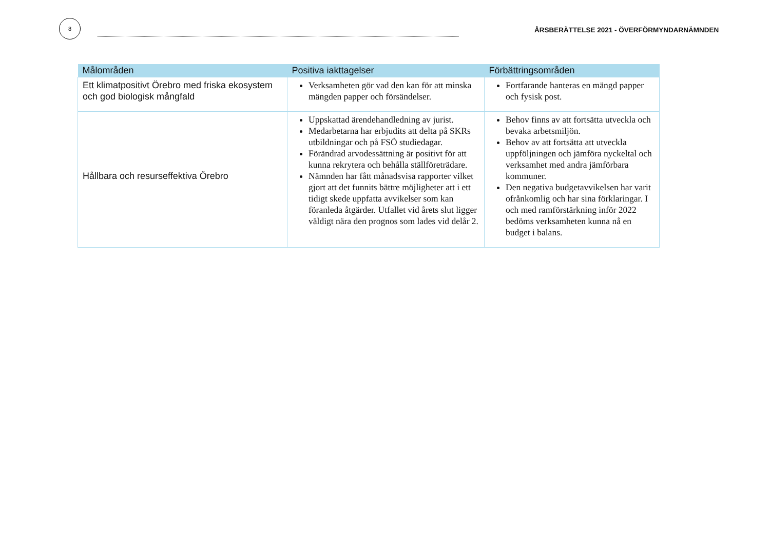8
ÅRSBERÄTTELSE 2021 - ÖVERFÖRMYNDARNÄMNDEN
| Målområden | Positiva iakttagelser | Förbättringsområden |
| --- | --- | --- |
| Ett klimatpositivt Örebro med friska ekosystem och god biologisk mångfald | Verksamheten gör vad den kan för att minska mängden papper och försändelser. | Fortfarande hanteras en mängd papper och fysisk post. |
| Hållbara och resurseffektiva Örebro | Uppskattad ärendehandledning av jurist. Medarbetarna har erbjudits att delta på SKRs utbildningar och på FSÖ studiedagar. Förändrad arvodessättning är positivt för att kunna rekrytera och behålla ställföreträdare. Nämnden har fått månadsvisa rapporter vilket gjort att det funnits bättre möjligheter att i ett tidigt skede uppfatta avvikelser som kan föranleda åtgärder. Utfallet vid årets slut ligger väldigt nära den prognos som lades vid delår 2. | Behov finns av att fortsätta utveckla och bevaka arbetsmiljön. Behov av att fortsätta att utveckla uppföljningen och jämföra nyckeltal och verksamhet med andra jämförbara kommuner. Den negativa budgetavvikelsen har varit ofrånkomlig och har sina förklaringar. I och med ramförstärkning inför 2022 bedöms verksamheten kunna nå en budget i balans. |